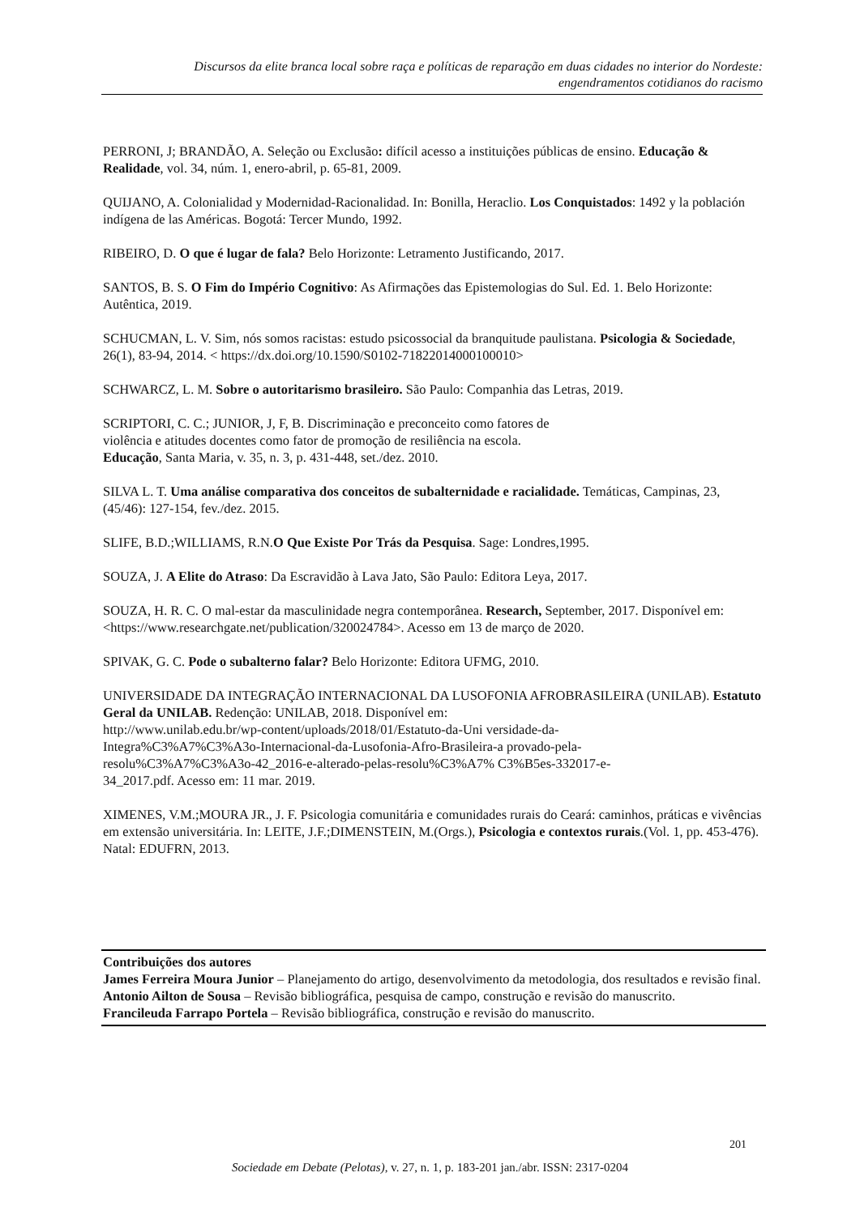Discursos da elite branca local sobre raça e políticas de reparação em duas cidades no interior do Nordeste:
engendramentos cotidianos do racismo
PERRONI, J; BRANDÃO, A. Seleção ou Exclusão: difícil acesso a instituições públicas de ensino. Educação & Realidade, vol. 34, núm. 1, enero-abril, p. 65-81, 2009.
QUIJANO, A. Colonialidad y Modernidad-Racionalidad. In: Bonilla, Heraclio. Los Conquistados: 1492 y la población indígena de las Américas. Bogotá: Tercer Mundo, 1992.
RIBEIRO, D. O que é lugar de fala? Belo Horizonte: Letramento Justificando, 2017.
SANTOS, B. S. O Fim do Império Cognitivo: As Afirmações das Epistemologias do Sul. Ed. 1. Belo Horizonte: Autêntica, 2019.
SCHUCMAN, L. V. Sim, nós somos racistas: estudo psicossocial da branquitude paulistana. Psicologia & Sociedade, 26(1), 83-94, 2014. < https://dx.doi.org/10.1590/S0102-71822014000100010>
SCHWARCZ, L. M. Sobre o autoritarismo brasileiro. São Paulo: Companhia das Letras, 2019.
SCRIPTORI, C. C.; JUNIOR, J, F, B. Discriminação e preconceito como fatores de
violência e atitudes docentes como fator de promoção de resiliência na escola.
Educação, Santa Maria, v. 35, n. 3, p. 431-448, set./dez. 2010.
SILVA L. T. Uma análise comparativa dos conceitos de subalternidade e racialidade. Temáticas, Campinas, 23, (45/46): 127-154, fev./dez. 2015.
SLIFE, B.D.;WILLIAMS, R.N.O Que Existe Por Trás da Pesquisa. Sage: Londres,1995.
SOUZA, J. A Elite do Atraso: Da Escravidão à Lava Jato, São Paulo: Editora Leya, 2017.
SOUZA, H. R. C. O mal-estar da masculinidade negra contemporânea. Research, September, 2017. Disponível em: <https://www.researchgate.net/publication/320024784>. Acesso em 13 de março de 2020.
SPIVAK, G. C. Pode o subalterno falar? Belo Horizonte: Editora UFMG, 2010.
UNIVERSIDADE DA INTEGRAÇÃO INTERNACIONAL DA LUSOFONIA AFROBRASILEIRA (UNILAB). Estatuto Geral da UNILAB. Redenção: UNILAB, 2018. Disponível em:
http://www.unilab.edu.br/wp-content/uploads/2018/01/Estatuto-da-Uni versidade-da-
Integra%C3%A7%C3%A3o-Internacional-da-Lusofonia-Afro-Brasileira-a provado-pela-
resolu%C3%A7%C3%A3o-42_2016-e-alterado-pelas-resolu%C3%A7% C3%B5es-332017-e-
34_2017.pdf. Acesso em: 11 mar. 2019.
XIMENES, V.M.;MOURA JR., J. F. Psicologia comunitária e comunidades rurais do Ceará: caminhos, práticas e vivências em extensão universitária. In: LEITE, J.F.;DIMENSTEIN, M.(Orgs.), Psicologia e contextos rurais.(Vol. 1, pp. 453-476). Natal: EDUFRN, 2013.
Contribuições dos autores
James Ferreira Moura Junior – Planejamento do artigo, desenvolvimento da metodologia, dos resultados e revisão final.
Antonio Ailton de Sousa – Revisão bibliográfica, pesquisa de campo, construção e revisão do manuscrito.
Francileuda Farrapo Portela – Revisão bibliográfica, construção e revisão do manuscrito.
201
Sociedade em Debate (Pelotas), v. 27, n. 1, p. 183-201 jan./abr. ISSN: 2317-0204